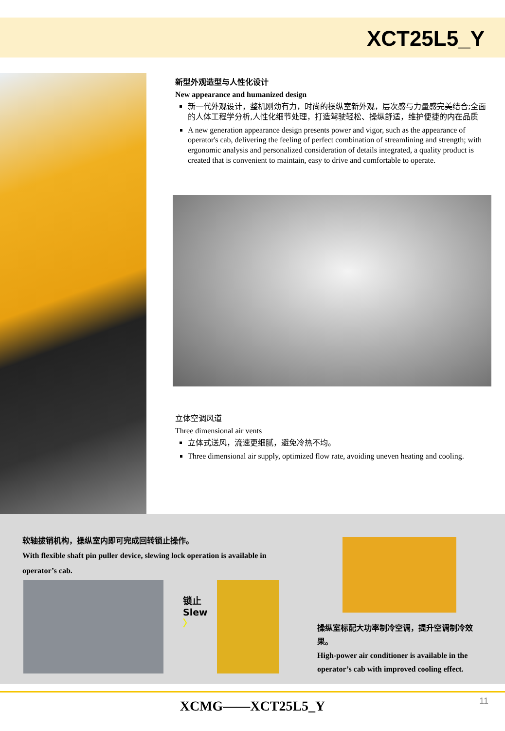XCT25L5_Y
新型外观造型与人性化设计
New appearance and humanized design
新一代外观设计，整机刚劲有力，时尚的操纵室新外观，层次感与力量感完美结合;全面的人体工程学分析,人性化细节处理，打造驾驶轻松、操纵舒适，维护便捷的内在品质
A new generation appearance design presents power and vigor, such as the appearance of operator's cab, delivering the feeling of perfect combination of streamlining and strength; with ergonomic analysis and personalized consideration of details integrated, a quality product is created that is convenient to maintain, easy to drive and comfortable to operate.
立体空调风道
Three dimensional air vents
立体式送风，流速更细腻，避免冷热不均。
Three dimensional air supply, optimized flow rate, avoiding uneven heating and cooling.
软轴拔销机构，操纵室内即可完成回转锁止操作。
With flexible shaft pin puller device, slewing lock operation is available in operator’s cab.
锁止
Slew
〉
操纵室标配大功率制冷空调，提升空调制冷效果。
High-power air conditioner is available in the operator’s cab with improved cooling effect.
XCMG——XCT25L5_Y
11